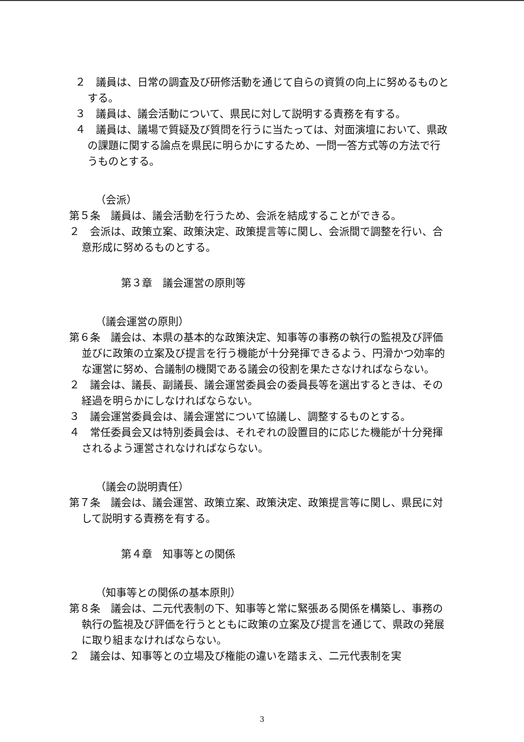２　議員は、日常の調査及び研修活動を通じて自らの資質の向上に努めるものとする。
３　議員は、議会活動について、県民に対して説明する責務を有する。
４　議員は、議場で質疑及び質問を行うに当たっては、対面演壇において、県政の課題に関する論点を県民に明らかにするため、一問一答方式等の方法で行うものとする。
（会派）
第５条　議員は、議会活動を行うため、会派を結成することができる。
２　会派は、政策立案、政策決定、政策提言等に関し、会派間で調整を行い、合意形成に努めるものとする。
第３章　議会運営の原則等
（議会運営の原則）
第６条　議会は、本県の基本的な政策決定、知事等の事務の執行の監視及び評価並びに政策の立案及び提言を行う機能が十分発揮できるよう、円滑かつ効率的な運営に努め、合議制の機関である議会の役割を果たさなければならない。
２　議会は、議長、副議長、議会運営委員会の委員長等を選出するときは、その経過を明らかにしなければならない。
３　議会運営委員会は、議会運営について協議し、調整するものとする。
４　常任委員会又は特別委員会は、それぞれの設置目的に応じた機能が十分発揮されるよう運営されなければならない。
（議会の説明責任）
第７条　議会は、議会運営、政策立案、政策決定、政策提言等に関し、県民に対して説明する責務を有する。
第４章　知事等との関係
（知事等との関係の基本原則）
第８条　議会は、二元代表制の下、知事等と常に緊張ある関係を構築し、事務の執行の監視及び評価を行うとともに政策の立案及び提言を通じて、県政の発展に取り組まなければならない。
２　議会は、知事等との立場及び権能の違いを踏まえ、二元代表制を実
3